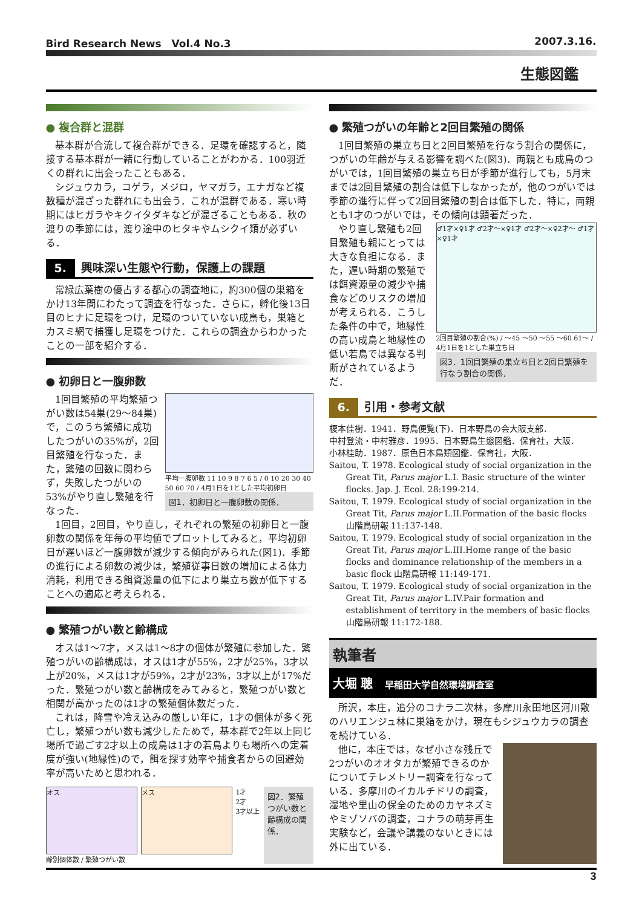Bird Research News　Vol.4 No.3 2007.3.16.
生態図鑑
● 複合群と混群
基本群が合流して複合群ができる．足環を確認すると，隣接する基本群が一緒に行動していることがわかる．100羽近くの群れに出会ったこともある．
シジュウカラ，コゲラ，メジロ，ヤマガラ，エナガなど複数種が混ざった群れにも出会う．これが混群である．寒い時期にはヒガラやキクイタダキなどが混ざることもある．秋の渡りの季節には，渡り途中のヒタキやムシクイ類が必ずいる．
5. 興味深い生態や行動，保護上の課題
常緑広葉樹の優占する都心の調査地に，約300個の巣箱をかけ13年間にわたって調査を行なった．さらに，孵化後13日目のヒナに足環をつけ，足環のついていない成鳥も，巣箱とカスミ網で捕獲し足環をつけた．これらの調査からわかったことの一部を紹介する．
● 初卵日と一腹卵数
平均一腹卵数 11 10 9 8 7 6 5 / 0 10 20 30 40 50 60 70 / 4月1日を1とした平均初卵日
図1．初卵日と一腹卵数の関係．
1回目繁殖の平均繁殖つがい数は54巣(29～84巣)で，このうち繁殖に成功したつがいの35%が，2回目繁殖を行なった．また，繁殖の回数に関わらず，失敗したつがいの53%がやり直し繁殖を行なった．
1回目，2回目，やり直し，それぞれの繁殖の初卵日と一腹卵数の関係を年毎の平均値でプロットしてみると，平均初卵日が遅いほど一腹卵数が減少する傾向がみられた(図1)．季節の進行による卵数の減少は，繁殖従事日数の増加による体力消耗，利用できる餌資源量の低下により巣立ち数が低下することへの適応と考えられる．
● 繁殖つがい数と齢構成
オスは1～7才，メスは1～8才の個体が繁殖に参加した．繁殖つがいの齢構成は，オスは1才が55%，2才が25%，3才以上が20%，メスは1才が59%，2才が23%，3才以上が17%だった．繁殖つがい数と齢構成をみてみると，繁殖つがい数と相関が高かったのは1才の繁殖個体数だった．
これは，降雪や冷え込みの厳しい年に，1才の個体が多く死亡し，繁殖つがい数も減少したためで，基本群で2年以上同じ場所で過ごす2才以上の成鳥は1才の若鳥よりも場所への定着度が強い(地縁性)ので，餌を探す効率や捕食者からの回避効率が高いためと思われる．
オス メス
1才
2才
3才以上
齢別個体数 / 繁殖つがい数
図2．繁殖つがい数と齢構成の関係．
● 繁殖つがいの年齢と2回目繁殖の関係
1回目繁殖の巣立ち日と2回目繁殖を行なう割合の関係に，つがいの年齢が与える影響を調べた(図3)．両親とも成鳥のつがいでは，1回目繁殖の巣立ち日が季節が進行しても，5月末までは2回目繁殖の割合は低下しなかったが，他のつがいでは季節の進行に伴って2回目繁殖の割合は低下した．特に，両親とも1才のつがいでは，その傾向は顕著だった．
♂1才×♀1才 ♂2才～×♀1才 ♂2才～×♀2才～ ♂1才×♀1才
2回目繁殖の割合(%) / ～45 ～50 ～55 ～60 61～ / 4月1日を1とした巣立ち日
図3．1回目繁殖の巣立ち日と2回目繁殖を行なう割合の関係．
やり直し繁殖も2回目繁殖も親にとっては大きな負担になる．また，遅い時期の繁殖では餌資源量の減少や捕食などのリスクの増加が考えられる．こうした条件の中で，地縁性の高い成鳥と地縁性の低い若鳥では異なる判断がされているようだ．
6. 引用・参考文献
榎本佳樹．1941．野鳥便覧(下)．日本野鳥の会大阪支部．
中村登流・中村雅彦．1995．日本野鳥生態図鑑．保育社，大阪．
小林桂助．1987．原色日本鳥類図鑑．保育社，大阪．
Saitou, T. 1978. Ecological study of social organization in the Great Tit, Parus major L.I. Basic structure of the winter flocks. Jap. J. Ecol. 28:199-214.
Saitou, T. 1979. Ecological study of social organization in the Great Tit, Parus major L.II.Formation of the basic flocks 山階鳥研報 11:137-148.
Saitou, T. 1979. Ecological study of social organization in the Great Tit, Parus major L.III.Home range of the basic flocks and dominance relationship of the members in a basic flock 山階鳥研報 11:149-171.
Saitou, T. 1979. Ecological study of social organization in the Great Tit, Parus major L.IV.Pair formation and establishment of territory in the members of basic flocks 山階鳥研報 11:172-188.
執筆者
大堀 聰　早稲田大学自然環境調査室
所沢，本庄，追分のコナラ二次林，多摩川永田地区河川敷のハリエンジュ林に巣箱をかけ，現在もシジュウカラの調査を続けている．
他に，本庄では，なぜ小さな残丘で2つがいのオオタカが繁殖できるのかについてテレメトリー調査を行なっている．多摩川のイカルチドリの調査，湿地や里山の保全のためのカヤネズミやミゾソバの調査，コナラの萌芽再生実験など，会議や講義のないときには外に出ている．
3